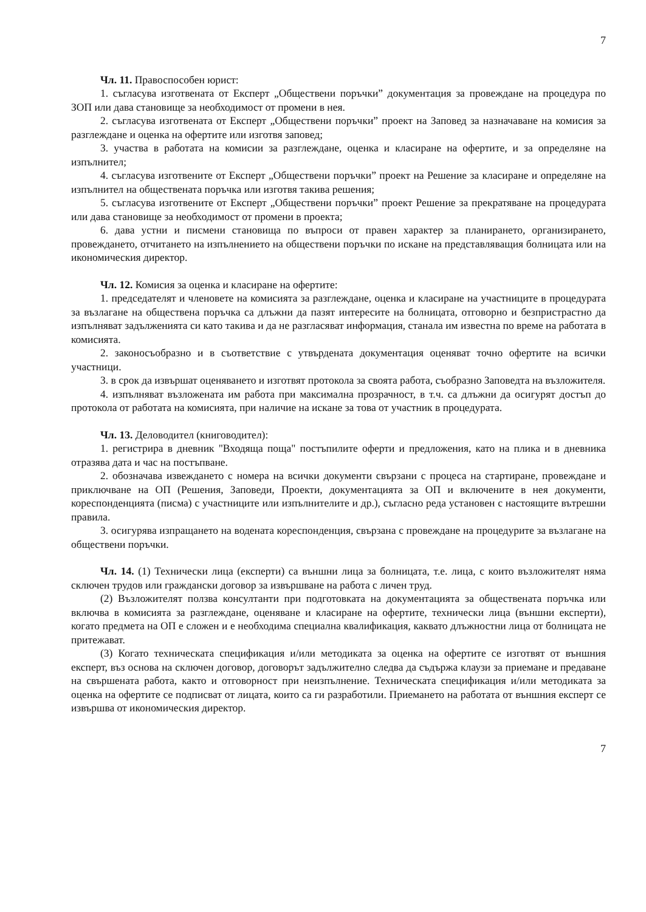7
Чл. 11. Правоспособен юрист:
1. съгласува изготвената от Експерт „Обществени поръчки” документация за провеждане на процедура по ЗОП или дава становище за необходимост от промени в нея.
2. съгласува изготвената от Експерт „Обществени поръчки” проект на Заповед за назначаване на комисия за разглеждане и оценка на офертите или изготвя заповед;
3. участва в работата на комисии за разглеждане, оценка и класиране на офертите, и за определяне на изпълнител;
4. съгласува изготвените от Експерт „Обществени поръчки” проект на Решение за класиране и определяне на изпълнител на обществената поръчка или изготвя такива решения;
5. съгласува изготвените от Експерт „Обществени поръчки” проект Решение за прекратяване на процедурата или дава становище за необходимост от промени в проекта;
6. дава устни и писмени становища по въпроси от правен характер за планирането, организирането, провеждането, отчитането на изпълнението на обществени поръчки по искане на представляващия болницата или на икономическия директор.
Чл. 12. Комисия за оценка и класиране на офертите:
1. председателят и членовете на комисията за разглеждане, оценка и класиране на участниците в процедурата за възлагане на обществена поръчка са длъжни да пазят интересите на болницата, отговорно и безпристрастно да изпълняват задълженията си като такива и да не разгласяват информация, станала им известна по време на работата в комисията.
2. законосъобразно и в съответствие с утвърдената документация оценяват точно офертите на всички участници.
3. в срок да извършат оценяването и изготвят протокола за своята работа, съобразно Заповедта на възложителя.
4. изпълняват възложената им работа при максимална прозрачност, в т.ч. са длъжни да осигурят достъп до протокола от работата на комисията, при наличие на искане за това от участник в процедурата.
Чл. 13. Деловодител (книговодител):
1. регистрира в дневник "Входяща поща" постъпилите оферти и предложения, като на плика и в дневника отразява дата и час на постъпване.
2. обозначава извеждането с номера на всички документи свързани с процеса на стартиране, провеждане и приключване на ОП (Решения, Заповеди, Проекти, документацията за ОП и включените в нея документи, кореспонденцията (писма) с участниците или изпълнителите и др.), съгласно реда установен с настоящите вътрешни правила.
3. осигурява изпращането на водената кореспонденция, свързана с провеждане на процедурите за възлагане на обществени поръчки.
Чл. 14. (1) Технически лица (експерти) са външни лица за болницата, т.е. лица, с които възложителят няма сключен трудов или граждански договор за извършване на работа с личен труд.
(2) Възложителят ползва консултанти при подготовката на документацията за обществената поръчка или включва в комисията за разглеждане, оценяване и класиране на офертите, технически лица (външни експерти), когато предмета на ОП е сложен и е необходима специална квалификация, каквато длъжностни лица от болницата не притежават.
(3) Когато техническата спецификация и/или методиката за оценка на офертите се изготвят от външния експерт, въз основа на сключен договор, договорът задължително следва да съдържа клаузи за приемане и предаване на свършената работа, както и отговорност при неизпълнение. Техническата спецификация и/или методиката за оценка на офертите се подписват от лицата, които са ги разработили. Приемането на работата от външния експерт се извършва от икономическия директор.
7